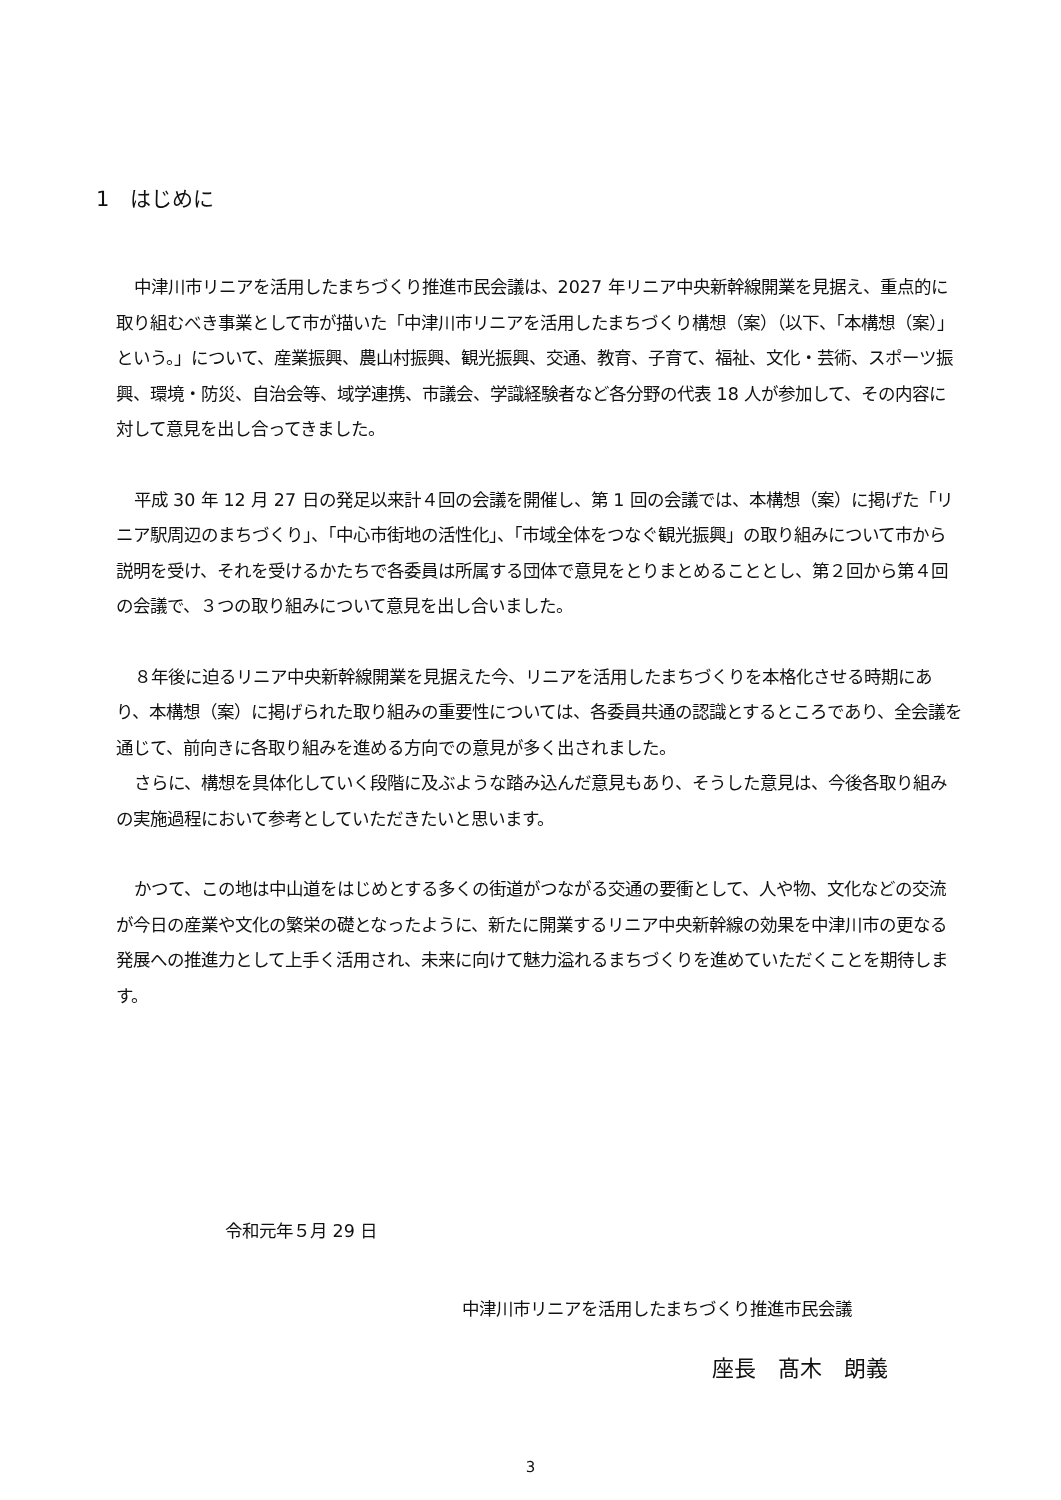1　はじめに
中津川市リニアを活用したまちづくり推進市民会議は、2027 年リニア中央新幹線開業を見据え、重点的に取り組むべき事業として市が描いた「中津川市リニアを活用したまちづくり構想（案）（以下、「本構想（案）」という。」について、産業振興、農山村振興、観光振興、交通、教育、子育て、福祉、文化・芸術、スポーツ振興、環境・防災、自治会等、域学連携、市議会、学識経験者など各分野の代表 18 人が参加して、その内容に対して意見を出し合ってきました。
平成 30 年 12 月 27 日の発足以来計４回の会議を開催し、第 1 回の会議では、本構想（案）に掲げた「リニア駅周辺のまちづくり」、「中心市街地の活性化」、「市域全体をつなぐ観光振興」の取り組みについて市から説明を受け、それを受けるかたちで各委員は所属する団体で意見をとりまとめることとし、第２回から第４回の会議で、３つの取り組みについて意見を出し合いました。
８年後に迫るリニア中央新幹線開業を見据えた今、リニアを活用したまちづくりを本格化させる時期にあり、本構想（案）に掲げられた取り組みの重要性については、各委員共通の認識とするところであり、全会議を通じて、前向きに各取り組みを進める方向での意見が多く出されました。
さらに、構想を具体化していく段階に及ぶような踏み込んだ意見もあり、そうした意見は、今後各取り組みの実施過程において参考としていただきたいと思います。
かつて、この地は中山道をはじめとする多くの街道がつながる交通の要衝として、人や物、文化などの交流が今日の産業や文化の繁栄の礎となったように、新たに開業するリニア中央新幹線の効果を中津川市の更なる発展への推進力として上手く活用され、未来に向けて魅力溢れるまちづくりを進めていただくことを期待します。
令和元年５月 29 日
中津川市リニアを活用したまちづくり推進市民会議
座長　髙木　朗義
3